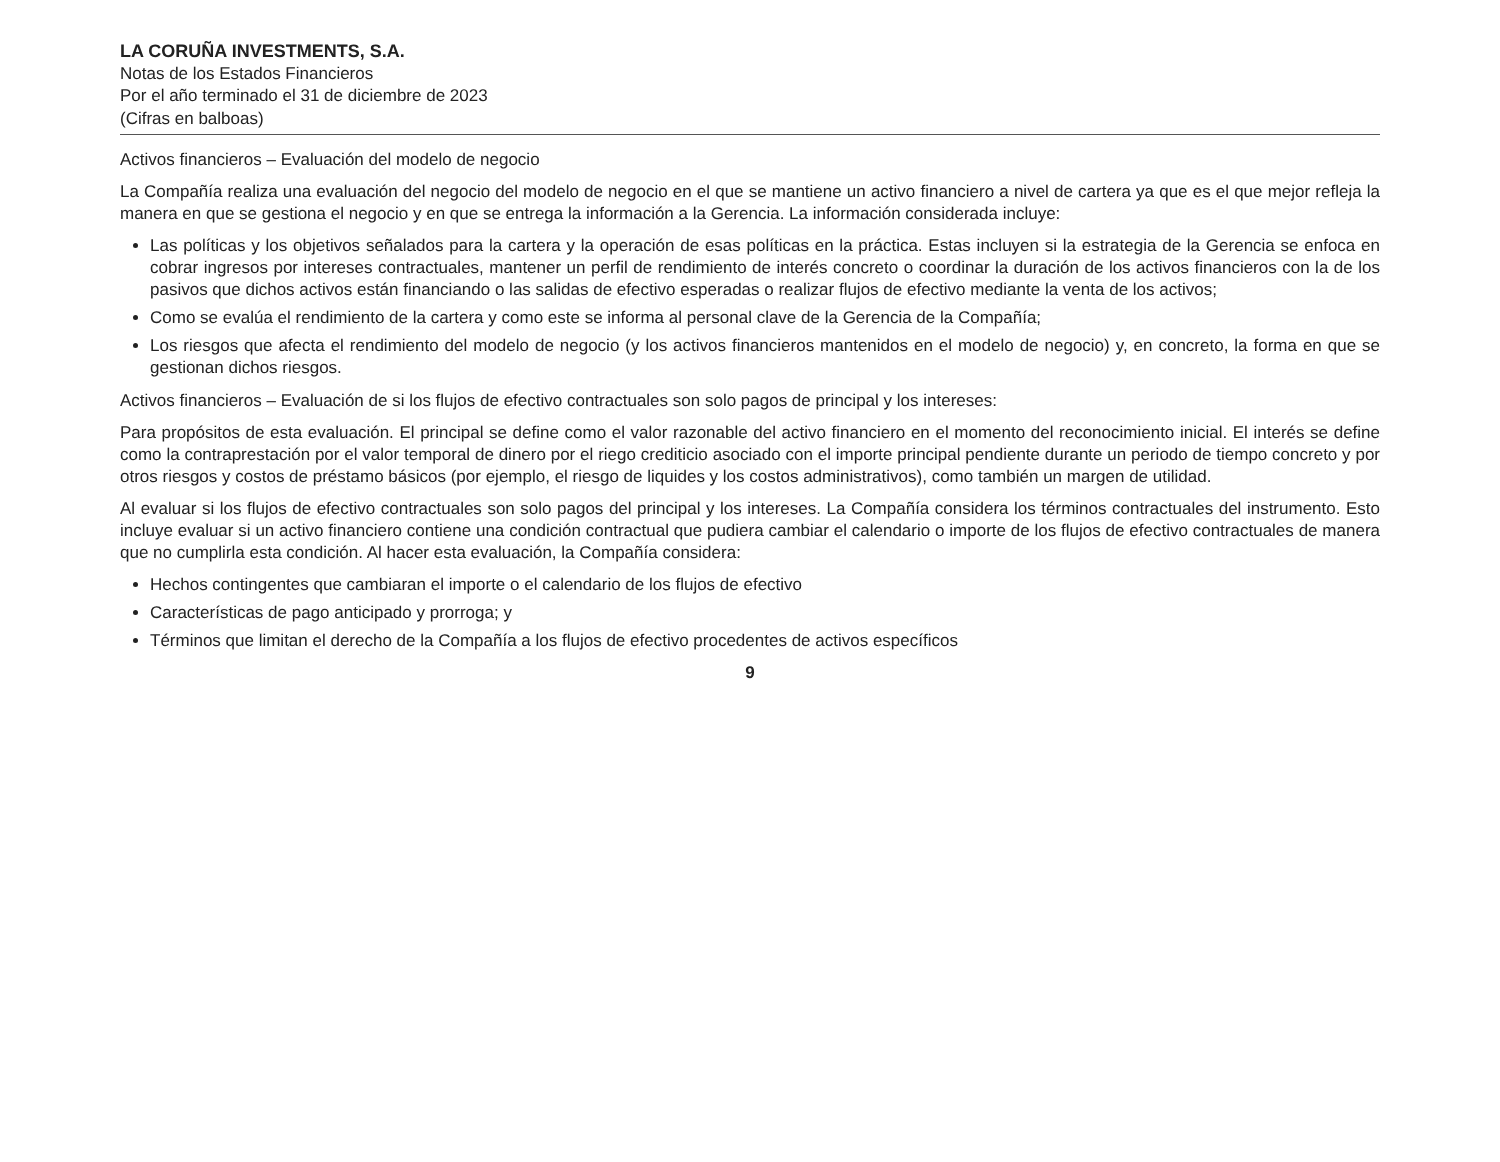LA CORUÑA INVESTMENTS, S.A.
Notas de los Estados Financieros
Por el año terminado el 31 de diciembre de 2023
(Cifras en balboas)
Activos financieros – Evaluación del modelo de negocio
La Compañía realiza una evaluación del negocio del modelo de negocio en el que se mantiene un activo financiero a nivel de cartera ya que es el que mejor refleja la manera en que se gestiona el negocio y en que se entrega la información a la Gerencia. La información considerada incluye:
Las políticas y los objetivos señalados para la cartera y la operación de esas políticas en la práctica. Estas incluyen si la estrategia de la Gerencia se enfoca en cobrar ingresos por intereses contractuales, mantener un perfil de rendimiento de interés concreto o coordinar la duración de los activos financieros con la de los pasivos que dichos activos están financiando o las salidas de efectivo esperadas o realizar flujos de efectivo mediante la venta de los activos;
Como se evalúa el rendimiento de la cartera y como este se informa al personal clave de la Gerencia de la Compañía;
Los riesgos que afecta el rendimiento del modelo de negocio (y los activos financieros mantenidos en el modelo de negocio) y, en concreto, la forma en que se gestionan dichos riesgos.
Activos financieros – Evaluación de si los flujos de efectivo contractuales son solo pagos de principal y los intereses:
Para propósitos de esta evaluación. El principal se define como el valor razonable del activo financiero en el momento del reconocimiento inicial. El interés se define como la contraprestación por el valor temporal de dinero por el riego crediticio asociado con el importe principal pendiente durante un periodo de tiempo concreto y por otros riesgos y costos de préstamo básicos (por ejemplo, el riesgo de liquides y los costos administrativos), como también un margen de utilidad.
Al evaluar si los flujos de efectivo contractuales son solo pagos del principal y los intereses. La Compañía considera los términos contractuales del instrumento. Esto incluye evaluar si un activo financiero contiene una condición contractual que pudiera cambiar el calendario o importe de los flujos de efectivo contractuales de manera que no cumplirla esta condición. Al hacer esta evaluación, la Compañía considera:
Hechos contingentes que cambiaran el importe o el calendario de los flujos de efectivo
Características de pago anticipado y prorroga; y
Términos que limitan el derecho de la Compañía a los flujos de efectivo procedentes de activos específicos
9